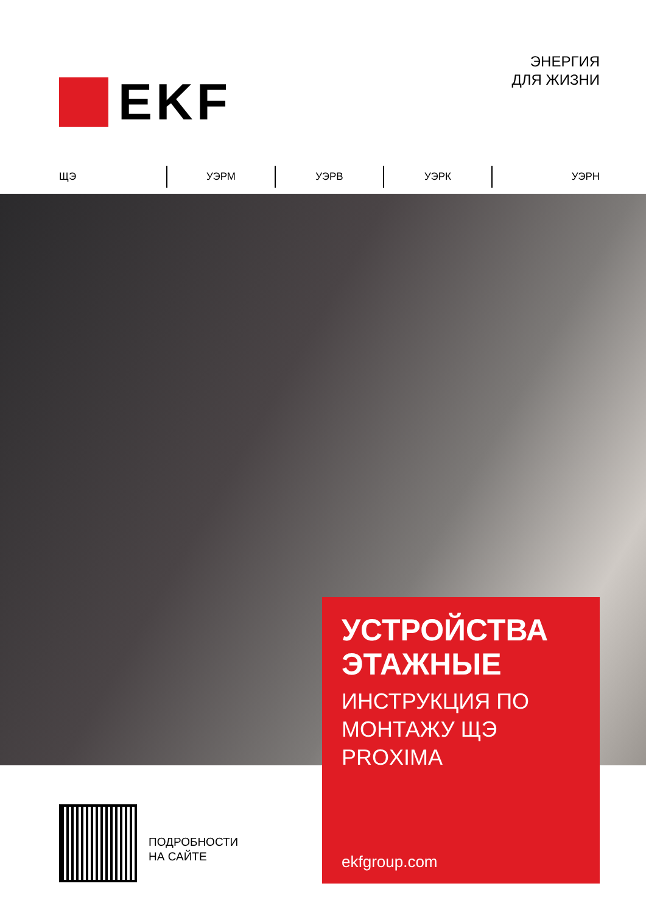EKF
ЭНЕРГИЯ
ДЛЯ ЖИЗНИ
ЩЭ УЭРМ УЭРВ УЭРК УЭРН
УСТРОЙСТВА ЭТАЖНЫЕ
ИНСТРУКЦИЯ ПО МОНТАЖУ ЩЭ PROXIMA
ekfgroup.com
ПОДРОБНОСТИ
НА САЙТЕ